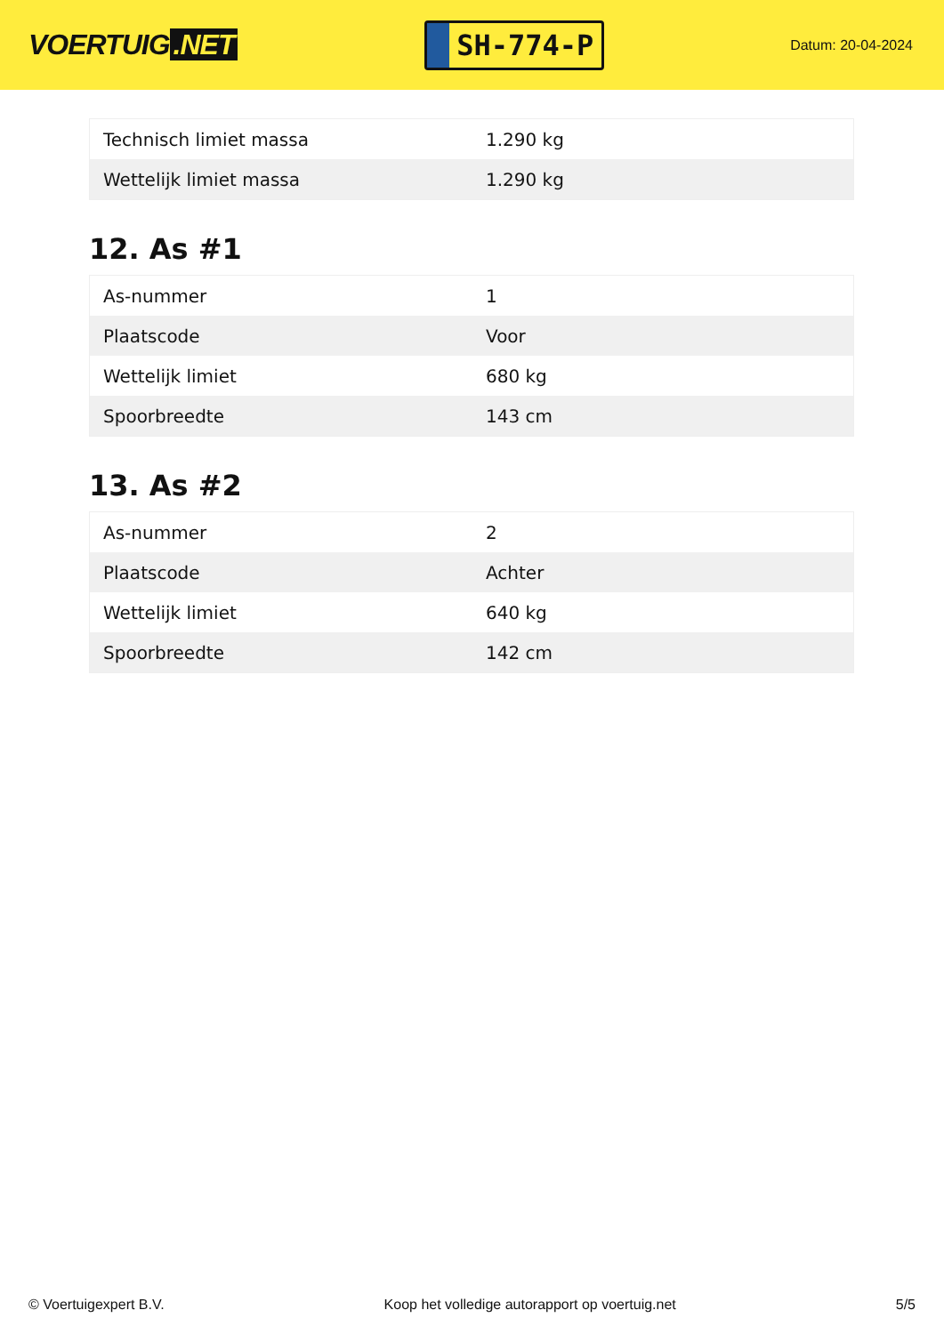VOERTUIG.NET
SH-774-P
Datum: 20-04-2024
| Technisch limiet massa | 1.290 kg |
| Wettelijk limiet massa | 1.290 kg |
12. As #1
| As-nummer | 1 |
| Plaatscode | Voor |
| Wettelijk limiet | 680 kg |
| Spoorbreedte | 143 cm |
13. As #2
| As-nummer | 2 |
| Plaatscode | Achter |
| Wettelijk limiet | 640 kg |
| Spoorbreedte | 142 cm |
© Voertuigexpert B.V. Koop het volledige autorapport op voertuig.net 5/5